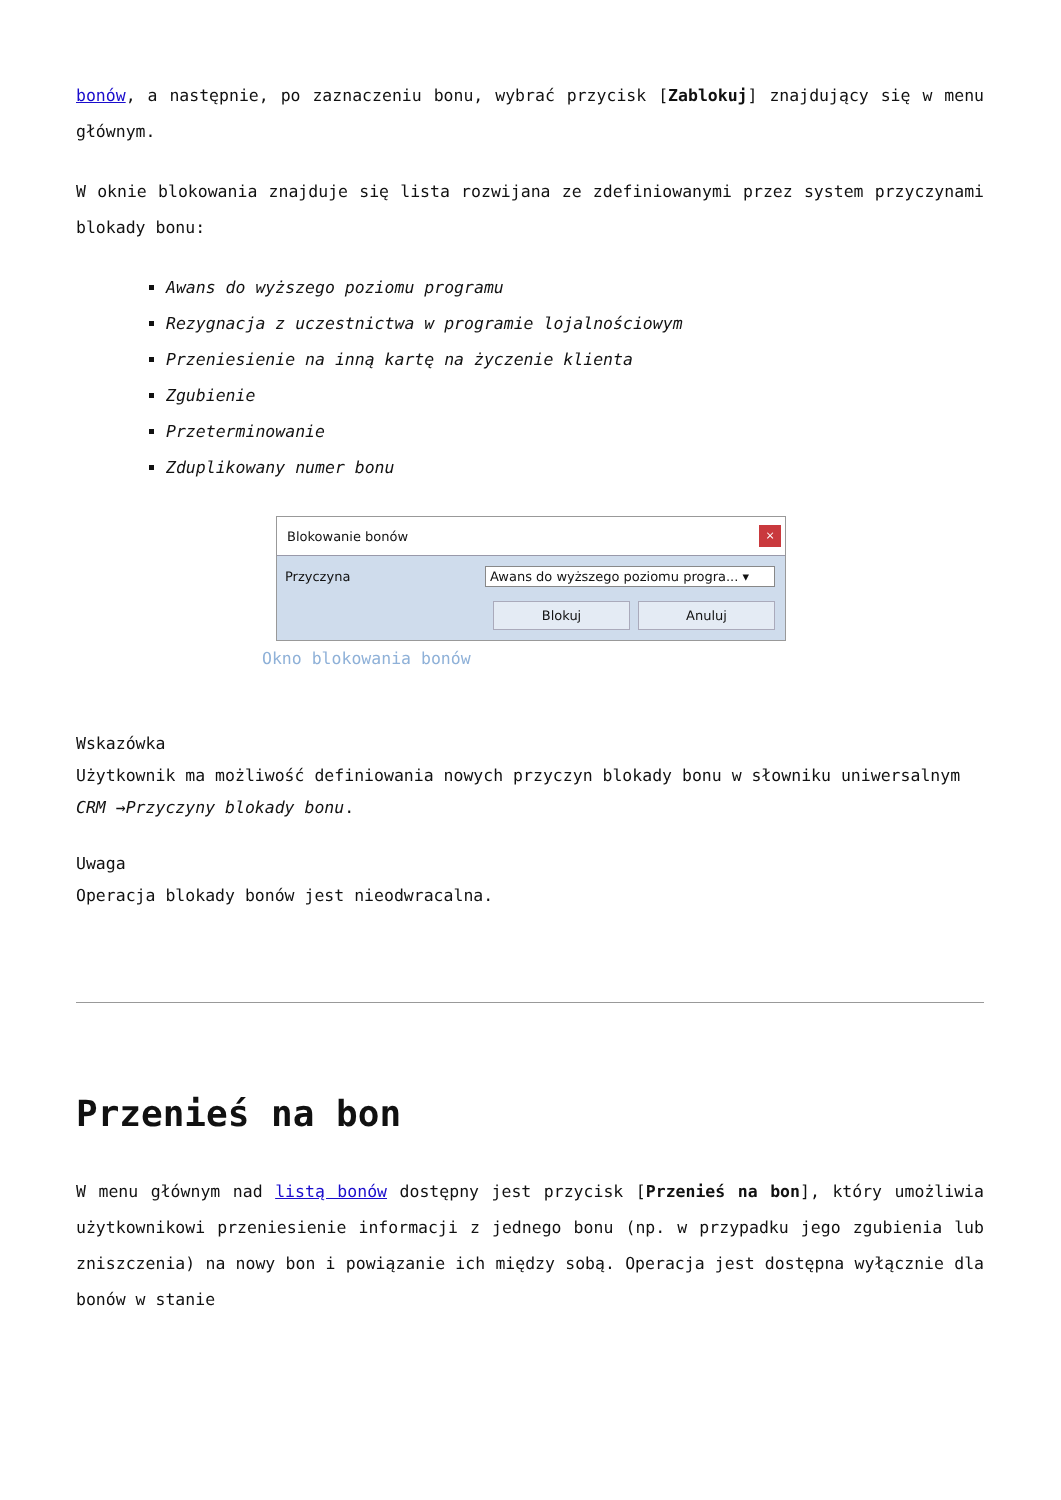bonów, a następnie, po zaznaczeniu bonu, wybrać przycisk [Zablokuj] znajdujący się w menu głównym.
W oknie blokowania znajduje się lista rozwijana ze zdefiniowanymi przez system przyczynami blokady bonu:
Awans do wyższego poziomu programu
Rezygnacja z uczestnictwa w programie lojalnościowym
Przeniesienie na inną kartę na życzenie klienta
Zgubienie
Przeterminowanie
Zduplikowany numer bonu
Blokowanie bonów ×
Przyczyna Awans do wyższego poziomu progra... ▾
Blokuj Anuluj
Okno blokowania bonów
Wskazówka
Użytkownik ma możliwość definiowania nowych przyczyn blokady bonu w słowniku uniwersalnym CRM →Przyczyny blokady bonu.
Uwaga
Operacja blokady bonów jest nieodwracalna.
Przenieś na bon
W menu głównym nad listą bonów dostępny jest przycisk [Przenieś na bon], który umożliwia użytkownikowi przeniesienie informacji z jednego bonu (np. w przypadku jego zgubienia lub zniszczenia) na nowy bon i powiązanie ich między sobą. Operacja jest dostępna wyłącznie dla bonów w stanie